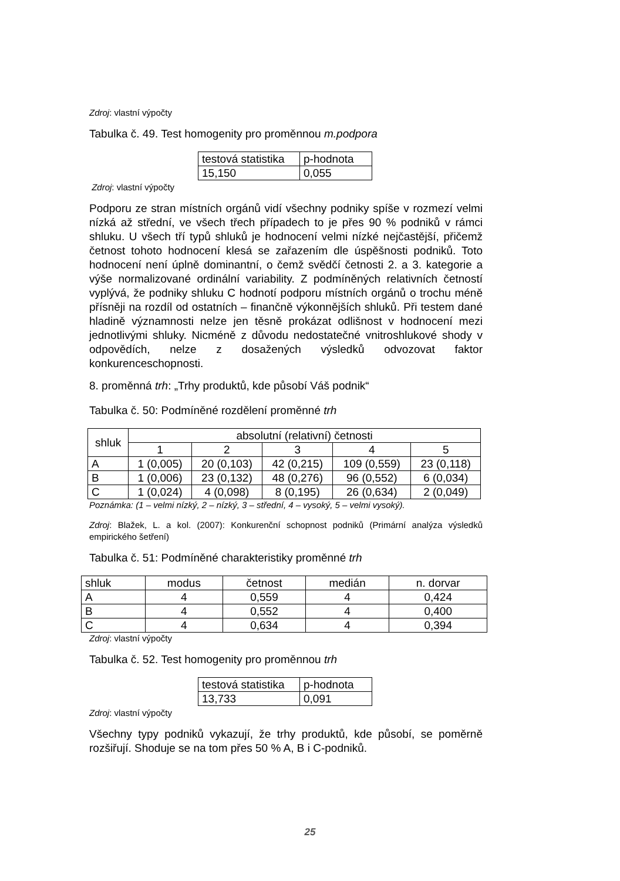Zdroj: vlastní výpočty
Tabulka č. 49. Test homogenity pro proměnnou m.podpora
| testová statistika | p-hodnota |
| --- | --- |
| 15,150 | 0,055 |
Zdroj: vlastní výpočty
Podporu ze stran místních orgánů vidí všechny podniky spíše v rozmezí velmi nízká až střední, ve všech třech případech to je přes 90 % podniků v rámci shluku. U všech tří typů shluků je hodnocení velmi nízké nejčastější, přičemž četnost tohoto hodnocení klesá se zařazením dle úspěšnosti podniků. Toto hodnocení není úplně dominantní, o čemž svědčí četnosti 2. a 3. kategorie a výše normalizované ordinální variability. Z podmíněných relativních četností vyplývá, že podniky shluku C hodnotí podporu místních orgánů o trochu méně přísněji na rozdíl od ostatních – finančně výkonnějších shluků. Při testem dané hladině významnosti nelze jen těsně prokázat odlišnost v hodnocení mezi jednotlivými shluky. Nicméně z důvodu nedostatečné vnitroshlukové shody v odpovědích, nelze z dosažených výsledků odvozovat faktor konkurenceschopnosti.
8. proměnná trh: „Trhy produktů, kde působí Váš podnik“
Tabulka č. 50: Podmíněné rozdělení proměnné trh
| shluk | absolutní (relativní) četnosti | | | | |
| --- | --- | --- | --- | --- | --- |
| | 1 | 2 | 3 | 4 | 5 |
| A | 1 (0,005) | 20 (0,103) | 42 (0,215) | 109 (0,559) | 23 (0,118) |
| B | 1 (0,006) | 23 (0,132) | 48 (0,276) | 96 (0,552) | 6 (0,034) |
| C | 1 (0,024) | 4 (0,098) | 8 (0,195) | 26 (0,634) | 2 (0,049) |
Poznámka: (1 – velmi nízký, 2 – nízký, 3 – střední, 4 – vysoký, 5 – velmi vysoký).
Zdroj: Blažek, L. a kol. (2007): Konkurenční schopnost podniků (Primární analýza výsledků empirického šetření)
Tabulka č. 51: Podmíněné charakteristiky proměnné trh
| shluk | modus | četnost | medián | n. dorvar |
| --- | --- | --- | --- | --- |
| A | 4 | 0,559 | 4 | 0,424 |
| B | 4 | 0,552 | 4 | 0,400 |
| C | 4 | 0,634 | 4 | 0,394 |
Zdroj: vlastní výpočty
Tabulka č. 52. Test homogenity pro proměnnou trh
| testová statistika | p-hodnota |
| --- | --- |
| 13,733 | 0,091 |
Zdroj: vlastní výpočty
Všechny typy podniků vykazují, že trhy produktů, kde působí, se poměrně rozšiřují. Shoduje se na tom přes 50 % A, B i C-podniků.
25